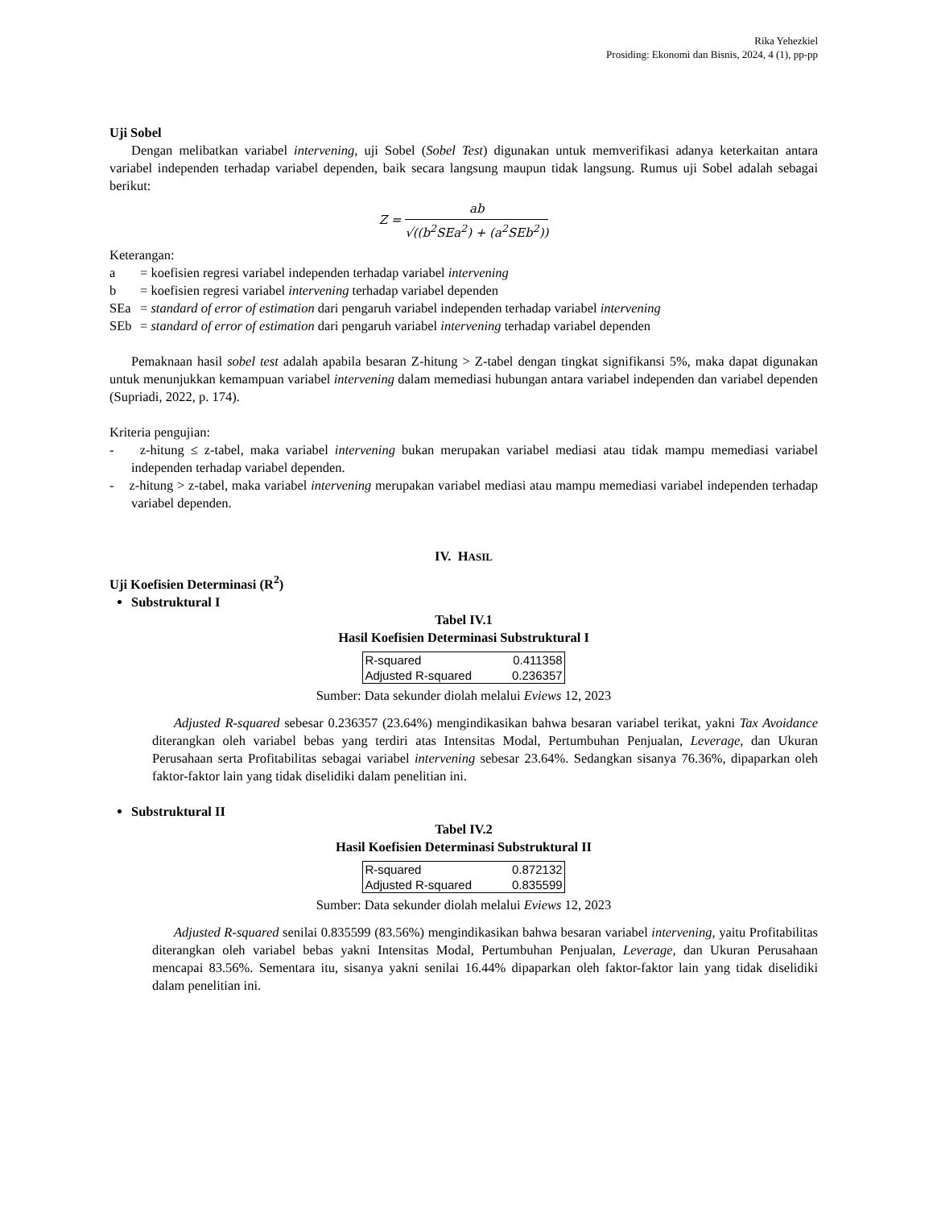Rika Yehezkiel
Prosiding: Ekonomi dan Bisnis, 2024, 4 (1), pp-pp
Uji Sobel
Dengan melibatkan variabel intervening, uji Sobel (Sobel Test) digunakan untuk memverifikasi adanya keterkaitan antara variabel independen terhadap variabel dependen, baik secara langsung maupun tidak langsung. Rumus uji Sobel adalah sebagai berikut:
Z = ab √((b<sup>2</sup>SEa<sup>2</sup>) + (a<sup>2</sup>SEb<sup>2</sup>))
Keterangan:
| a | = koefisien regresi variabel independen terhadap variabel intervening |
| b | = koefisien regresi variabel intervening terhadap variabel dependen |
| SEa | = standard of error of estimation dari pengaruh variabel independen terhadap variabel intervening |
| SEb | = standard of error of estimation dari pengaruh variabel intervening terhadap variabel dependen |
Pemaknaan hasil sobel test adalah apabila besaran Z-hitung > Z-tabel dengan tingkat signifikansi 5%, maka dapat digunakan untuk menunjukkan kemampuan variabel intervening dalam memediasi hubungan antara variabel independen dan variabel dependen (Supriadi, 2022, p. 174).
Kriteria pengujian:
- z-hitung ≤ z-tabel, maka variabel intervening bukan merupakan variabel mediasi atau tidak mampu memediasi variabel independen terhadap variabel dependen.
- z-hitung > z-tabel, maka variabel intervening merupakan variabel mediasi atau mampu memediasi variabel independen terhadap variabel dependen.
IV. HASIL
Uji Koefisien Determinasi (R<sup>2</sup>)
Substruktural I
Tabel IV.1
Hasil Koefisien Determinasi Substruktural I
| R-squared | 0.411358 |
| Adjusted R-squared | 0.236357 |
Sumber: Data sekunder diolah melalui Eviews 12, 2023
Adjusted R-squared sebesar 0.236357 (23.64%) mengindikasikan bahwa besaran variabel terikat, yakni Tax Avoidance diterangkan oleh variabel bebas yang terdiri atas Intensitas Modal, Pertumbuhan Penjualan, Leverage, dan Ukuran Perusahaan serta Profitabilitas sebagai variabel intervening sebesar 23.64%. Sedangkan sisanya 76.36%, dipaparkan oleh faktor-faktor lain yang tidak diselidiki dalam penelitian ini.
Substruktural II
Tabel IV.2
Hasil Koefisien Determinasi Substruktural II
| R-squared | 0.872132 |
| Adjusted R-squared | 0.835599 |
Sumber: Data sekunder diolah melalui Eviews 12, 2023
Adjusted R-squared senilai 0.835599 (83.56%) mengindikasikan bahwa besaran variabel intervening, yaitu Profitabilitas diterangkan oleh variabel bebas yakni Intensitas Modal, Pertumbuhan Penjualan, Leverage, dan Ukuran Perusahaan mencapai 83.56%. Sementara itu, sisanya yakni senilai 16.44% dipaparkan oleh faktor-faktor lain yang tidak diselidiki dalam penelitian ini.